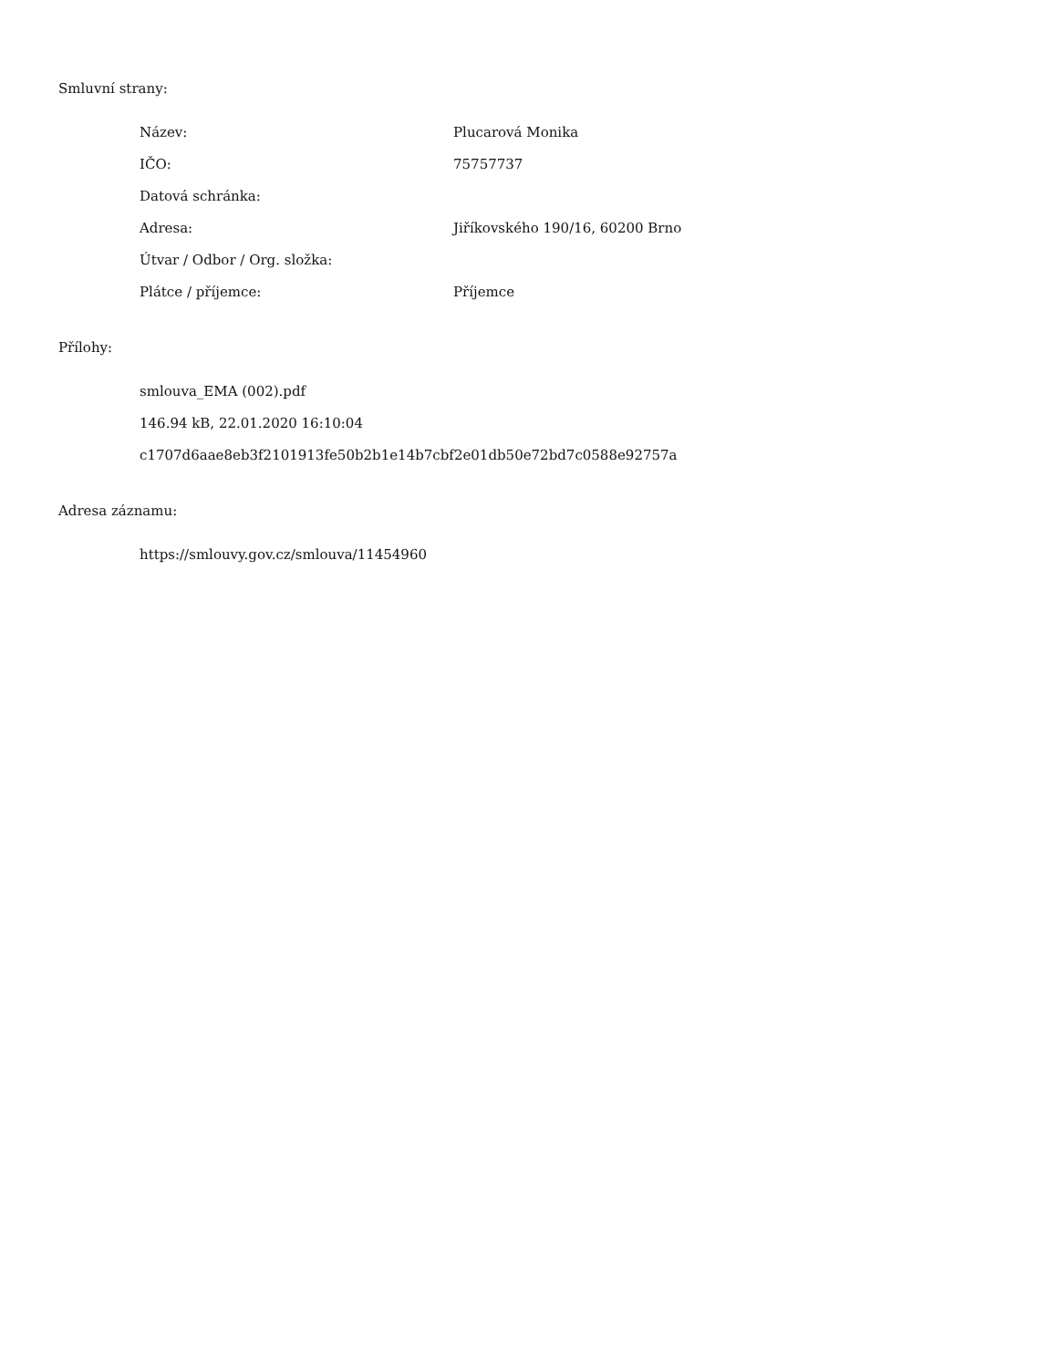Smluvní strany:
| Název: | Plucarová Monika |
| IČO: | 75757737 |
| Datová schránka: | |
| Adresa: | Jiříkovského 190/16, 60200 Brno |
| Útvar / Odbor / Org. složka: | |
| Plátce / příjemce: | Příjemce |
Přílohy:
smlouva_EMA (002).pdf
146.94 kB, 22.01.2020 16:10:04
c1707d6aae8eb3f2101913fe50b2b1e14b7cbf2e01db50e72bd7c0588e92757a
Adresa záznamu:
https://smlouvy.gov.cz/smlouva/11454960